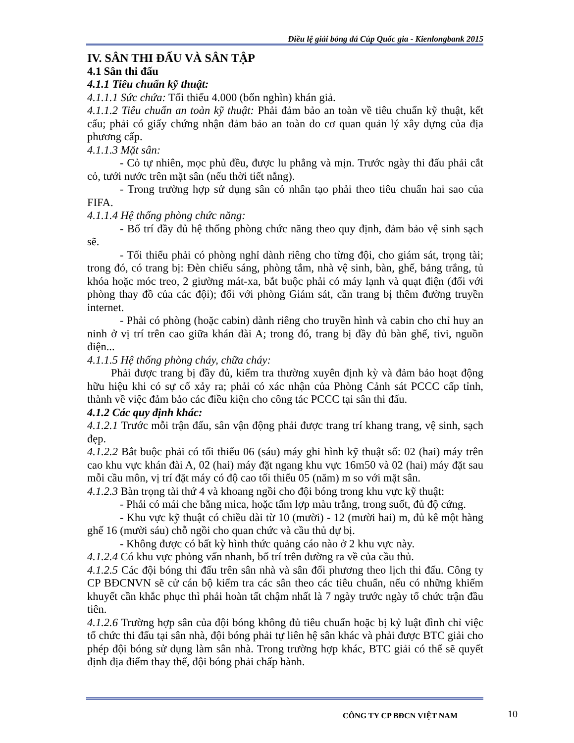Điều lệ giải bóng đá Cúp Quốc gia - Kienlongbank 2015
IV. SÂN THI ĐẤU VÀ SÂN TẬP
4.1 Sân thi đấu
4.1.1 Tiêu chuẩn kỹ thuật:
4.1.1.1 Sức chứa: Tối thiểu 4.000 (bốn nghìn) khán giả.
4.1.1.2 Tiêu chuẩn an toàn kỹ thuật: Phải đảm bảo an toàn về tiêu chuẩn kỹ thuật, kết cấu; phải có giấy chứng nhận đảm bảo an toàn do cơ quan quản lý xây dựng của địa phương cấp.
4.1.1.3 Mặt sân:
- Cỏ tự nhiên, mọc phủ đều, được lu phẳng và mịn. Trước ngày thi đấu phải cắt cỏ, tưới nước trên mặt sân (nếu thời tiết nắng).
- Trong trường hợp sử dụng sân cỏ nhân tạo phải theo tiêu chuẩn hai sao của FIFA.
4.1.1.4 Hệ thống phòng chức năng:
- Bố trí đầy đủ hệ thống phòng chức năng theo quy định, đảm bảo vệ sinh sạch sẽ.
- Tối thiểu phải có phòng nghỉ dành riêng cho từng đội, cho giám sát, trọng tài; trong đó, có trang bị: Đèn chiếu sáng, phòng tắm, nhà vệ sinh, bàn, ghế, bảng trắng, tủ khóa hoặc móc treo, 2 giường mát-xa, bắt buộc phải có máy lạnh và quạt điện (đối với phòng thay đồ của các đội); đối với phòng Giám sát, cần trang bị thêm đường truyền internet.
- Phải có phòng (hoặc cabin) dành riêng cho truyền hình và cabin cho chỉ huy an ninh ở vị trí trên cao giữa khán đài A; trong đó, trang bị đầy đủ bàn ghế, tivi, nguồn điện...
4.1.1.5 Hệ thống phòng cháy, chữa cháy:
Phải được trang bị đầy đủ, kiểm tra thường xuyên định kỳ và đảm bảo hoạt động hữu hiệu khi có sự cố xảy ra; phải có xác nhận của Phòng Cảnh sát PCCC cấp tỉnh, thành về việc đảm bảo các điều kiện cho công tác PCCC tại sân thi đấu.
4.1.2 Các quy định khác:
4.1.2.1 Trước mỗi trận đấu, sân vận động phải được trang trí khang trang, vệ sinh, sạch đẹp.
4.1.2.2 Bắt buộc phải có tối thiểu 06 (sáu) máy ghi hình kỹ thuật số: 02 (hai) máy trên cao khu vực khán đài A, 02 (hai) máy đặt ngang khu vực 16m50 và 02 (hai) máy đặt sau mỗi cầu môn, vị trí đặt máy có độ cao tối thiểu 05 (năm) m so với mặt sân.
4.1.2.3 Bàn trọng tài thứ 4 và khoang ngồi cho đội bóng trong khu vực kỹ thuật:
- Phải có mái che bằng mica, hoặc tấm lợp màu trắng, trong suốt, đủ độ cứng.
- Khu vực kỹ thuật có chiều dài từ 10 (mười) - 12 (mười hai) m, đủ kê một hàng ghế 16 (mười sáu) chỗ ngồi cho quan chức và cầu thủ dự bị.
- Không được có bất kỳ hình thức quảng cáo nào ở 2 khu vực này.
4.1.2.4 Có khu vực phỏng vấn nhanh, bố trí trên đường ra về của cầu thủ.
4.1.2.5 Các đội bóng thi đấu trên sân nhà và sân đối phương theo lịch thi đấu. Công ty CP BĐCNVN sẽ cử cán bộ kiểm tra các sân theo các tiêu chuẩn, nếu có những khiếm khuyết cần khắc phục thì phải hoàn tất chậm nhất là 7 ngày trước ngày tổ chức trận đầu tiên.
4.1.2.6 Trường hợp sân của đội bóng không đủ tiêu chuẩn hoặc bị kỷ luật đình chỉ việc tổ chức thi đấu tại sân nhà, đội bóng phải tự liên hệ sân khác và phải được BTC giải cho phép đội bóng sử dụng làm sân nhà. Trong trường hợp khác, BTC giải có thể sẽ quyết định địa điểm thay thế, đội bóng phải chấp hành.
CÔNG TY CP BĐCN VIỆT NAM 10